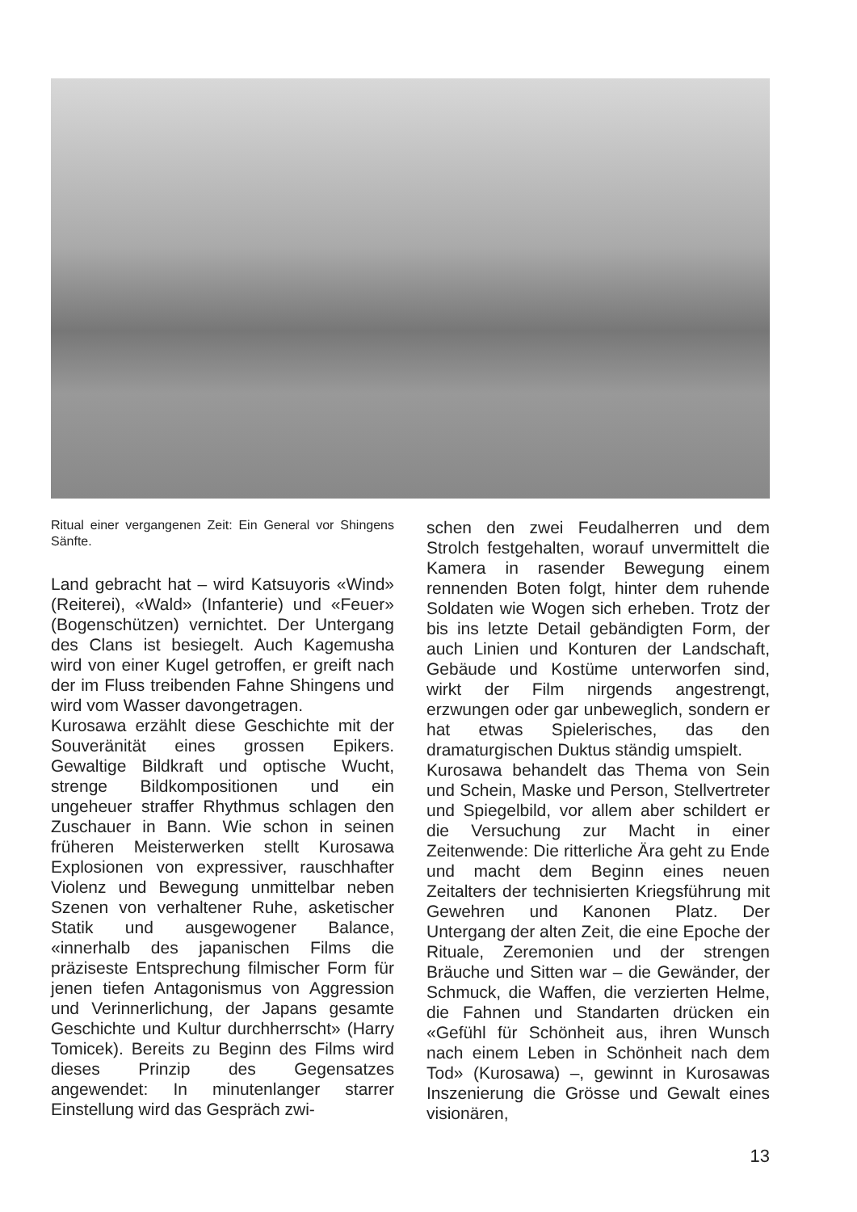Ritual einer vergangenen Zeit: Ein General vor Shingens Sänfte.
Land gebracht hat – wird Katsuyoris «Wind» (Reiterei), «Wald» (Infanterie) und «Feuer» (Bogenschützen) vernichtet. Der Untergang des Clans ist besiegelt. Auch Kagemusha wird von einer Kugel getroffen, er greift nach der im Fluss treibenden Fahne Shingens und wird vom Wasser davongetragen.
Kurosawa erzählt diese Geschichte mit der Souveränität eines grossen Epikers. Gewaltige Bildkraft und optische Wucht, strenge Bildkompositionen und ein ungeheuer straffer Rhythmus schlagen den Zuschauer in Bann. Wie schon in seinen früheren Meisterwerken stellt Kurosawa Explosionen von expressiver, rauschhafter Violenz und Bewegung unmittelbar neben Szenen von verhaltener Ruhe, asketischer Statik und ausgewogener Balance, «innerhalb des japanischen Films die präziseste Entsprechung filmischer Form für jenen tiefen Antagonismus von Aggression und Verinnerlichung, der Japans gesamte Geschichte und Kultur durchherrscht» (Harry Tomicek). Bereits zu Beginn des Films wird dieses Prinzip des Gegensatzes angewendet: In minutenlanger starrer Einstellung wird das Gespräch zwi-
schen den zwei Feudalherren und dem Strolch festgehalten, worauf unvermittelt die Kamera in rasender Bewegung einem rennenden Boten folgt, hinter dem ruhende Soldaten wie Wogen sich erheben. Trotz der bis ins letzte Detail gebändigten Form, der auch Linien und Konturen der Landschaft, Gebäude und Kostüme unterworfen sind, wirkt der Film nirgends angestrengt, erzwungen oder gar unbeweglich, sondern er hat etwas Spielerisches, das den dramaturgischen Duktus ständig umspielt.
Kurosawa behandelt das Thema von Sein und Schein, Maske und Person, Stellvertreter und Spiegelbild, vor allem aber schildert er die Versuchung zur Macht in einer Zeitenwende: Die ritterliche Ära geht zu Ende und macht dem Beginn eines neuen Zeitalters der technisierten Kriegsführung mit Gewehren und Kanonen Platz. Der Untergang der alten Zeit, die eine Epoche der Rituale, Zeremonien und der strengen Bräuche und Sitten war – die Gewänder, der Schmuck, die Waffen, die verzierten Helme, die Fahnen und Standarten drücken ein «Gefühl für Schönheit aus, ihren Wunsch nach einem Leben in Schönheit nach dem Tod» (Kurosawa) –, gewinnt in Kurosawas Inszenierung die Grösse und Gewalt eines visionären,
13